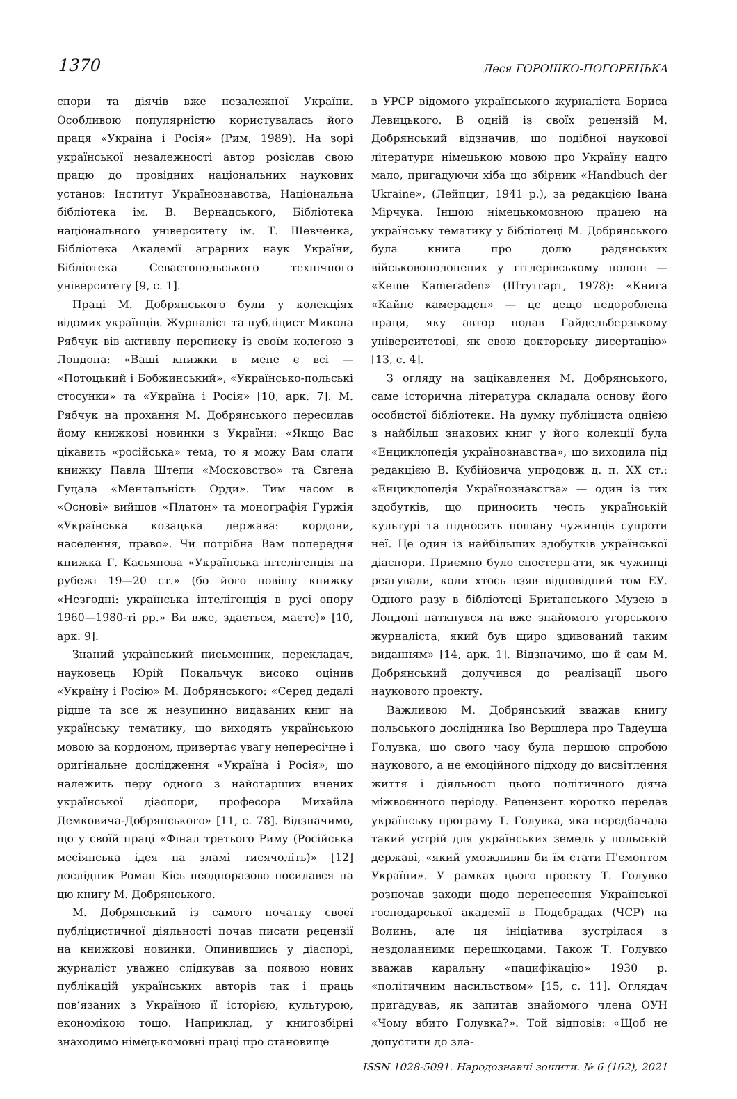1370 Леся ГОРОШКО-ПОГОРЕЦЬКА
спори та діячів вже незалежної України. Особливою популярністю користувалась його праця «Україна і Росія» (Рим, 1989). На зорі української незалежності автор розіслав свою працю до провідних національних наукових установ: Інститут Українознавства, Національна бібліотека ім. В. Вернадського, Бібліотека національного університету ім. Т. Шевченка, Бібліотека Академії аграрних наук України, Бібліотека Севастопольського технічного університету [9, с. 1].
Праці М. Добрянського були у колекціях відомих українців. Журналіст та публіцист Микола Рябчук вів активну переписку із своїм колегою з Лондона: «Ваші книжки в мене є всі — «Потоцький і Бобжинський», «Українсько-польські стосунки» та «Україна і Росія» [10, арк. 7]. М. Рябчук на прохання М. Добрянського пересилав йому книжкові новинки з України: «Якщо Вас цікавить «російська» тема, то я можу Вам слати книжку Павла Штепи «Московство» та Євгена Гуцала «Ментальність Орди». Тим часом в «Основі» вийшов «Платон» та монографія Гуржія «Українська козацька держава: кордони, населення, право». Чи потрібна Вам попередня книжка Г. Касьянова «Українська інтелігенція на рубежі 19—20 ст.» (бо його новішу книжку «Незгодні: українська інтелігенція в русі опору 1960—1980-ті рр.» Ви вже, здається, маєте)» [10, арк. 9].
Знаний український письменник, перекладач, науковець Юрій Покальчук високо оцінив «Україну і Росію» М. Добрянського: «Серед дедалі рідше та все ж незупинно видаваних книг на українську тематику, що виходять українською мовою за кордоном, привертає увагу непересічне і оригінальне дослідження «Україна і Росія», що належить перу одного з найстарших вчених української діаспори, професора Михайла Демковича-Добрянського» [11, с. 78]. Відзначимо, що у своїй праці «Фінал третього Риму (Російська месіянська ідея на зламі тисячоліть)» [12] дослідник Роман Кісь неодноразово посилався на цю книгу М. Добрянського.
М. Добрянський із самого початку своєї публіцистичної діяльності почав писати рецензії на книжкові новинки. Опинившись у діаспорі, журналіст уважно слідкував за появою нових публікацій українських авторів так і праць пов’язаних з Україною її історією, культурою, економікою тощо. Наприклад, у книгозбірні знаходимо німецькомовні праці про становище
в УРСР відомого українського журналіста Бориса Левицького. В одній із своїх рецензій М. Добрянський відзначив, що подібної наукової літератури німецькою мовою про Україну надто мало, пригадуючи хіба що збірник «Handbuch der Ukraine», (Лейпциг, 1941 р.), за редакцією Івана Мірчука. Іншою німецькомовною працею на українську тематику у бібліотеці М. Добрянського була книга про долю радянських військовополонених у гітлерівському полоні — «Keine Kameraden» (Штутгарт, 1978): «Книга «Кайне камераден» — це дещо недороблена праця, яку автор подав Гайдельберзькому університетові, як свою докторську дисертацію» [13, с. 4].
З огляду на зацікавлення М. Добрянського, саме історична література складала основу його особистої бібліотеки. На думку публіциста однією з найбільш знакових книг у його колекції була «Енциклопедія українознавства», що виходила під редакцією В. Кубійовича упродовж д. п. XX ст.: «Енциклопедія Українознавства» — один із тих здобутків, що приносить честь українській культурі та підносить пошану чужинців супроти неї. Це один із найбільших здобутків української діаспори. Приємно було спостерігати, як чужинці реагували, коли хтось взяв відповідний том ЕУ. Одного разу в бібліотеці Британського Музею в Лондоні наткнувся на вже знайомого угорського журналіста, який був щиро здивований таким виданням» [14, арк. 1]. Відзначимо, що й сам М. Добрянський долучився до реалізації цього наукового проекту.
Важливою М. Добрянський вважав книгу польського дослідника Іво Вершлера про Тадеуша Голувка, що свого часу була першою спробою наукового, а не емоційного підходу до висвітлення життя і діяльності цього політичного діяча міжвоєнного періоду. Рецензент коротко передав українську програму Т. Голувка, яка передбачала такий устрій для українських земель у польській державі, «який уможливив би їм стати П'ємонтом України». У рамках цього проекту Т. Голувко розпочав заходи щодо перенесення Української господарської академії в Подєбрадах (ЧСР) на Волинь, але ця ініціатива зустрілася з нездоланними перешкодами. Також Т. Голувко вважав каральну «пацифікацію» 1930 р. «політичним насильством» [15, с. 11]. Оглядач пригадував, як запитав знайомого члена ОУН «Чому вбито Голувка?». Той відповів: «Щоб не допустити до зла-
ISSN 1028-5091. Народознавчі зошити. № 6 (162), 2021